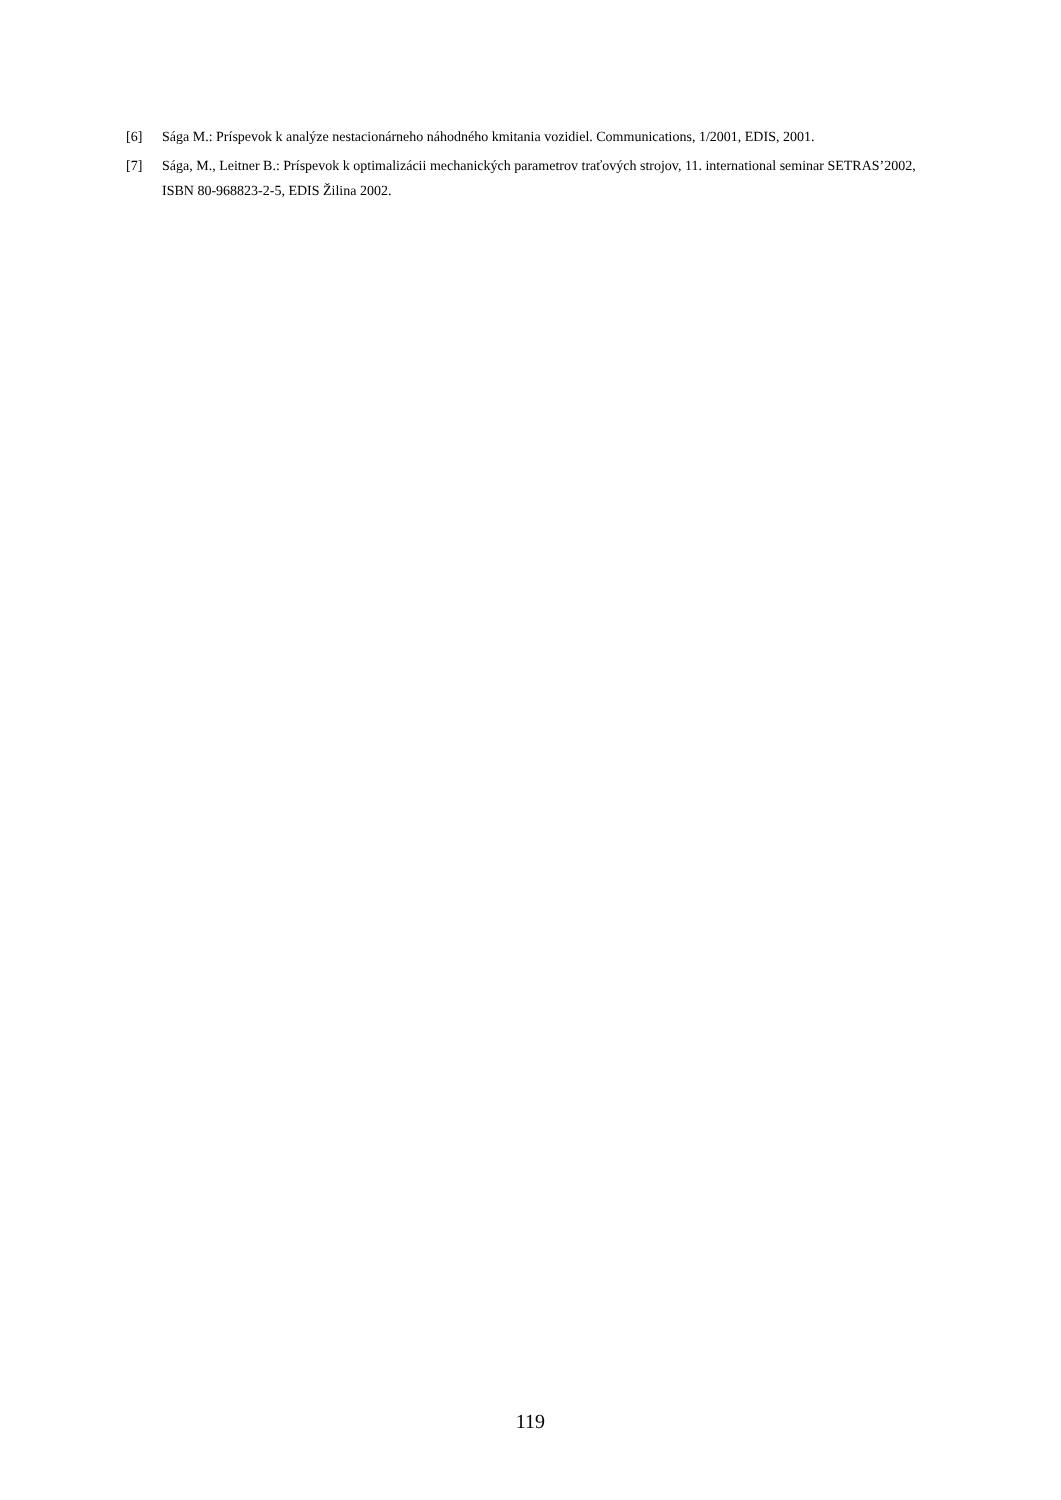[6] Sága M.: Príspevok k analýze nestacionárneho náhodného kmitania vozidiel. Communications, 1/2001, EDIS, 2001.
[7] Sága, M., Leitner B.: Príspevok k optimalizácii mechanických parametrov traťových strojov, 11. international seminar SETRAS’2002, ISBN 80-968823-2-5, EDIS Žilina 2002.
119